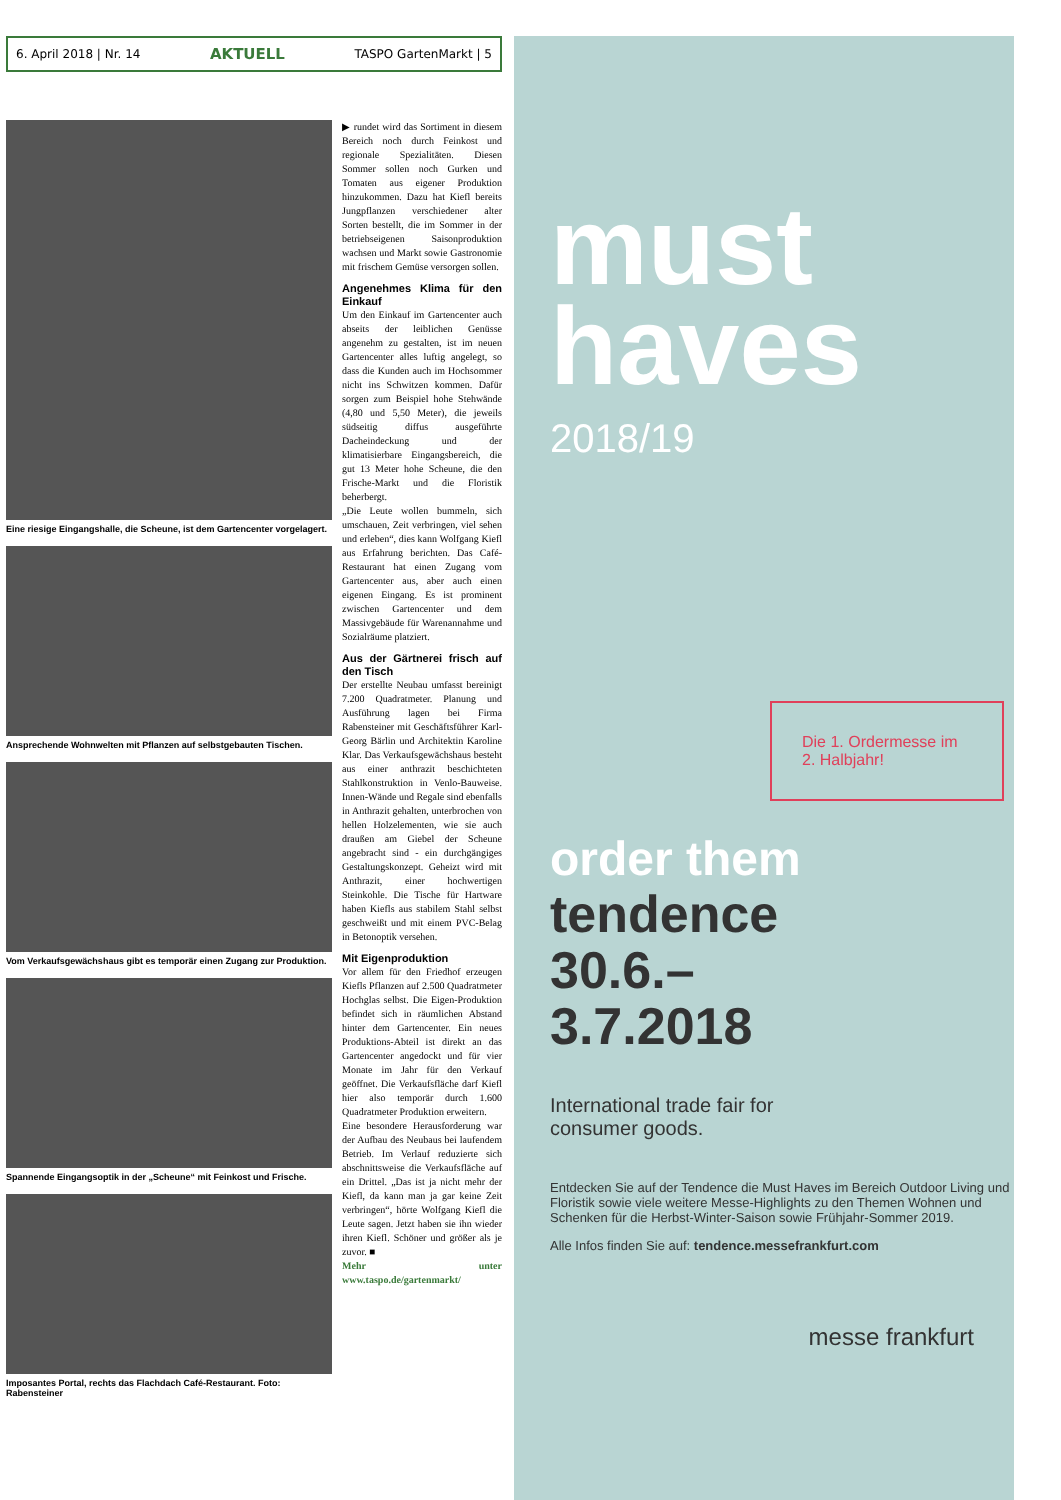6. April 2018 | Nr. 14 AKTUELL TASPO GartenMarkt | 5
Eine riesige Eingangshalle, die Scheune, ist dem Gartencenter vorgelagert.
Ansprechende Wohnwelten mit Pflanzen auf selbstgebauten Tischen.
Vom Verkaufsgewächshaus gibt es temporär einen Zugang zur Produktion.
Spannende Eingangsoptik in der „Scheune“ mit Feinkost und Frische.
Imposantes Portal, rechts das Flachdach Café-Restaurant. Foto: Rabensteiner
▶ rundet wird das Sortiment in diesem Bereich noch durch Feinkost und regionale Spezialitäten. Diesen Sommer sollen noch Gurken und Tomaten aus eigener Produktion hinzukommen. Dazu hat Kiefl bereits Jungpflanzen verschiedener alter Sorten bestellt, die im Sommer in der betriebseigenen Saisonproduktion wachsen und Markt sowie Gastronomie mit frischem Gemüse versorgen sollen.
Angenehmes Klima für den Einkauf
Um den Einkauf im Gartencenter auch abseits der leiblichen Genüsse angenehm zu gestalten, ist im neuen Gartencenter alles luftig angelegt, so dass die Kunden auch im Hochsommer nicht ins Schwitzen kommen. Dafür sorgen zum Beispiel hohe Stehwände (4,80 und 5,50 Meter), die jeweils südseitig diffus ausgeführte Dacheindeckung und der klimatisierbare Eingangsbereich, die gut 13 Meter hohe Scheune, die den Frische-Markt und die Floristik beherbergt.
„Die Leute wollen bummeln, sich umschauen, Zeit verbringen, viel sehen und erleben“, dies kann Wolfgang Kiefl aus Erfahrung berichten. Das Café-Restaurant hat einen Zugang vom Gartencenter aus, aber auch einen eigenen Eingang. Es ist prominent zwischen Gartencenter und dem Massivgebäude für Warenannahme und Sozialräume platziert.
Aus der Gärtnerei frisch auf den Tisch
Der erstellte Neubau umfasst bereinigt 7.200 Quadratmeter. Planung und Ausführung lagen bei Firma Rabensteiner mit Geschäftsführer Karl-Georg Bärlin und Architektin Karoline Klar. Das Verkaufsgewächshaus besteht aus einer anthrazit beschichteten Stahlkonstruktion in Venlo-Bauweise. Innen-Wände und Regale sind ebenfalls in Anthrazit gehalten, unterbrochen von hellen Holzelementen, wie sie auch draußen am Giebel der Scheune angebracht sind - ein durchgängiges Gestaltungskonzept. Geheizt wird mit Anthrazit, einer hochwertigen Steinkohle. Die Tische für Hartware haben Kiefls aus stabilem Stahl selbst geschweißt und mit einem PVC-Belag in Betonoptik versehen.
Mit Eigenproduktion
Vor allem für den Friedhof erzeugen Kiefls Pflanzen auf 2.500 Quadratmeter Hochglas selbst. Die Eigen-Produktion befindet sich in räumlichen Abstand hinter dem Gartencenter. Ein neues Produktions-Abteil ist direkt an das Gartencenter angedockt und für vier Monate im Jahr für den Verkauf geöffnet. Die Verkaufsfläche darf Kiefl hier also temporär durch 1.600 Quadratmeter Produktion erweitern.
Eine besondere Herausforderung war der Aufbau des Neubaus bei laufendem Betrieb. Im Verlauf reduzierte sich abschnittsweise die Verkaufsfläche auf ein Drittel. „Das ist ja nicht mehr der Kiefl, da kann man ja gar keine Zeit verbringen“, hörte Wolfgang Kiefl die Leute sagen. Jetzt haben sie ihn wieder ihren Kiefl. Schöner und größer als je zuvor. ■
Mehr unter www.taspo.de/gartenmarkt/
must
haves
2018/19
Die 1. Ordermesse im 2. Halbjahr!
order them
tendence
30.6.–
3.7.2018
International trade fair for
consumer goods.
Entdecken Sie auf der Tendence die Must Haves im Bereich Outdoor Living und Floristik sowie viele weitere Messe-Highlights zu den Themen Wohnen und Schenken für die Herbst-Winter-Saison sowie Frühjahr-Sommer 2019.
Alle Infos finden Sie auf: tendence.messefrankfurt.com
messe frankfurt